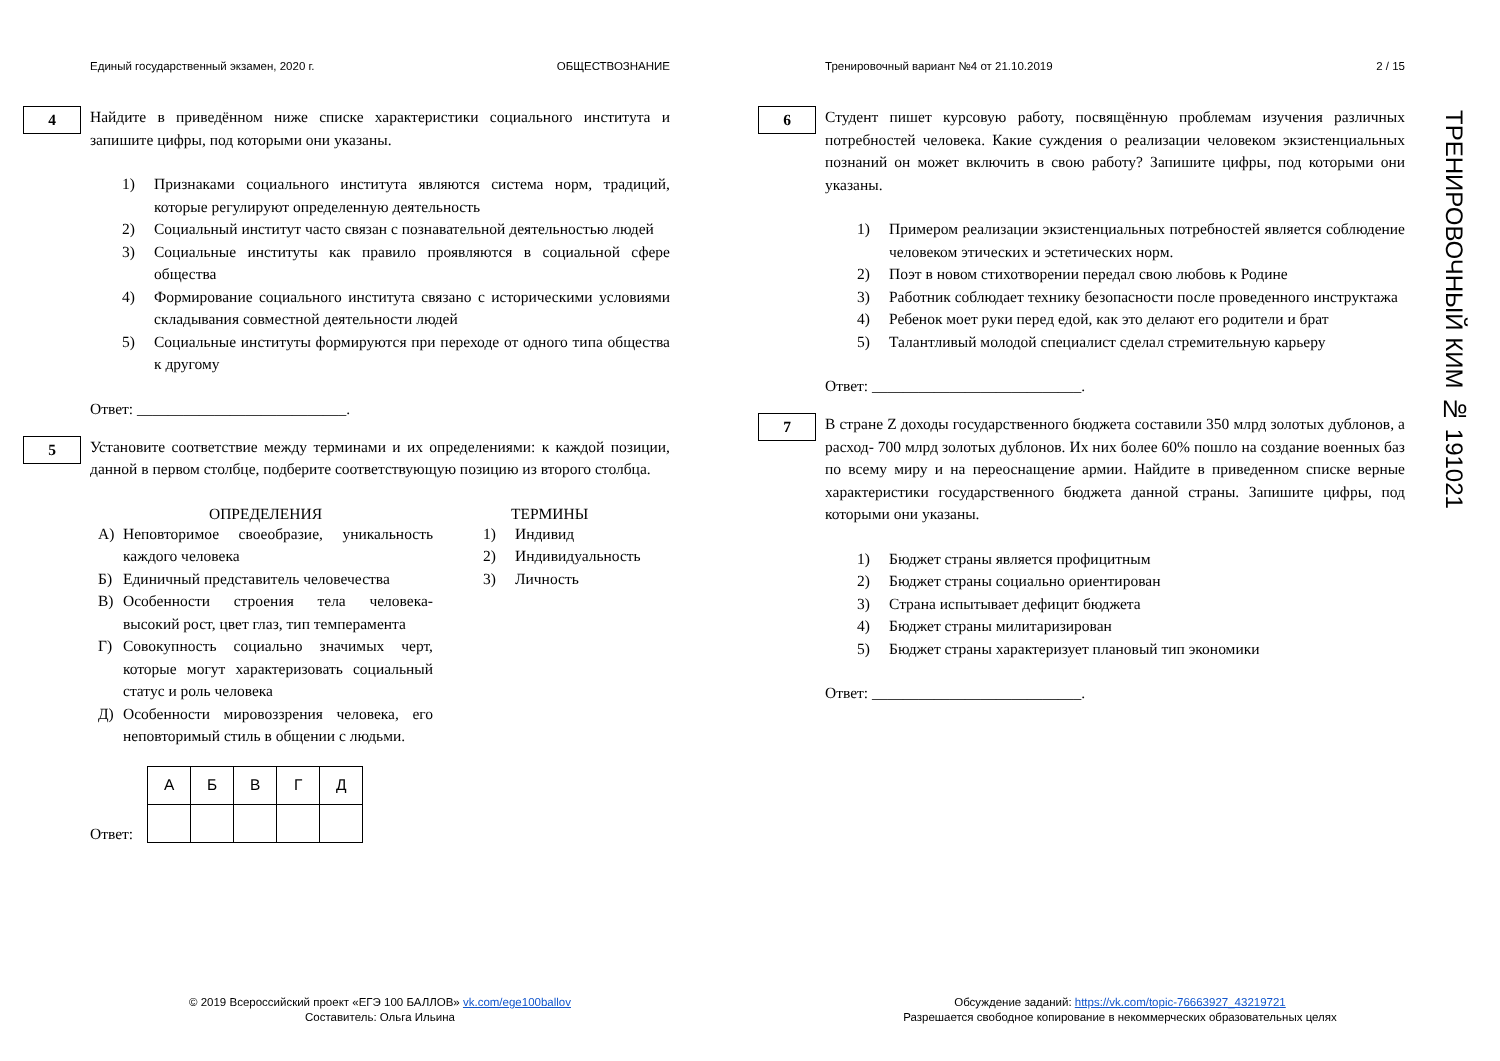Единый государственный экзамен, 2020 г. ОБЩЕСТВОЗНАНИЕ
4
Найдите в приведённом ниже списке характеристики социального института и запишите цифры, под которыми они указаны.
1) Признаками социального института являются система норм, традиций, которые регулируют определенную деятельность
2) Социальный институт часто связан с познавательной деятельностью людей
3) Социальные институты как правило проявляются в социальной сфере общества
4) Формирование социального института связано с историческими условиями складывания совместной деятельности людей
5) Социальные институты формируются при переходе от одного типа общества к другому
Ответ: ___________________________.
5
Установите соответствие между терминами и их определениями: к каждой позиции, данной в первом столбце, подберите соответствующую позицию из второго столбца.
ОПРЕДЕЛЕНИЯ
А) Неповторимое своеобразие, уникальность каждого человека
Б) Единичный представитель человечества
В) Особенности строения тела человека- высокий рост, цвет глаз, тип темперамента
Г) Совокупность социально значимых черт, которые могут характеризовать социальный статус и роль человека
Д) Особенности мировоззрения человека, его неповторимый стиль в общении с людьми.
ТЕРМИНЫ
1) Индивид
2) Индивидуальность
3) Личность
Ответ:
| А | Б | В | Г | Д |
| --- | --- | --- | --- | --- |
Тренировочный вариант №4 от 21.10.2019 2 / 15
6
Студент пишет курсовую работу, посвящённую проблемам изучения различных потребностей человека. Какие суждения о реализации человеком экзистенциальных познаний он может включить в свою работу? Запишите цифры, под которыми они указаны.
1) Примером реализации экзистенциальных потребностей является соблюдение человеком этических и эстетических норм.
2) Поэт в новом стихотворении передал свою любовь к Родине
3) Работник соблюдает технику безопасности после проведенного инструктажа
4) Ребенок моет руки перед едой, как это делают его родители и брат
5) Талантливый молодой специалист сделал стремительную карьеру
Ответ: ___________________________.
7
В стране Z доходы государственного бюджета составили 350 млрд золотых дублонов, а расход- 700 млрд золотых дублонов. Их них более 60% пошло на создание военных баз по всему миру и на переоснащение армии. Найдите в приведенном списке верные характеристики государственного бюджета данной страны. Запишите цифры, под которыми они указаны.
1) Бюджет страны является профицитным
2) Бюджет страны социально ориентирован
3) Страна испытывает дефицит бюджета
4) Бюджет страны милитаризирован
5) Бюджет страны характеризует плановый тип экономики
Ответ: ___________________________.
ТРЕНИРОВОЧНЫЙ КИМ № 191021
© 2019 Всероссийский проект «ЕГЭ 100 БАЛЛОВ» vk.com/ege100ballov
Составитель: Ольга Ильина
Обсуждение заданий: https://vk.com/topic-76663927_43219721
Разрешается свободное копирование в некоммерческих образовательных целях